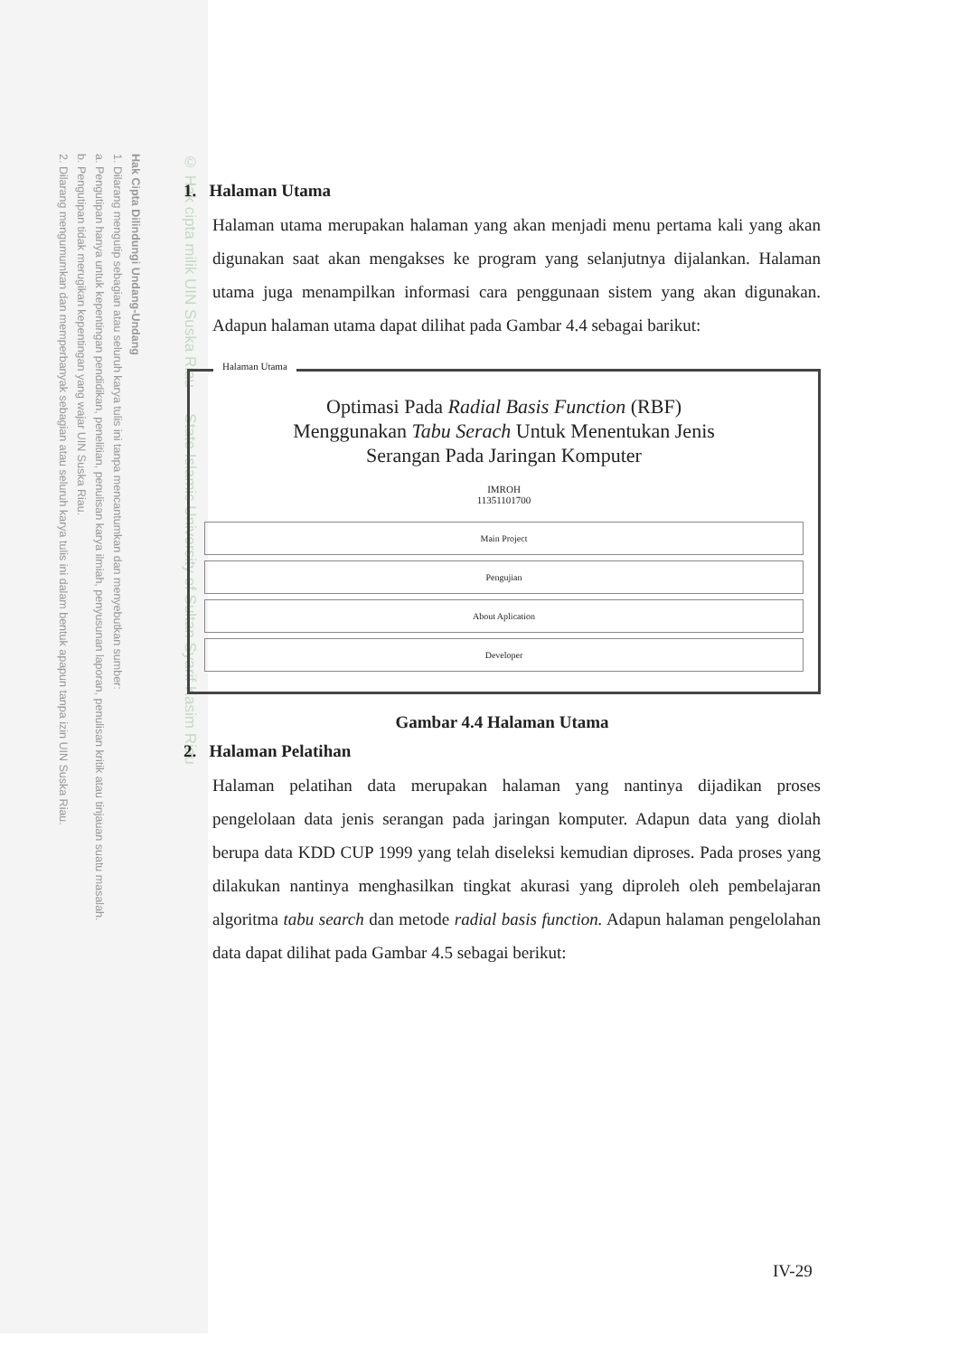Hak Cipta Dilindungi Undang-Undang
1. Dilarang mengutip sebagian atau seluruh karya tulis ini tanpa mencantumkan dan menyebutkan sumber:
a. Pengutipan hanya untuk kepentingan pendidikan, penelitian, penulisan karya ilmiah, penyusunan laporan, penulisan kritik atau tinjauan suatu masalah.
b. Pengutipan tidak merugikan kepentingan yang wajar UIN Suska Riau.
2. Dilarang mengumumkan dan memperbanyak sebagian atau seluruh karya tulis ini dalam bentuk apapun tanpa izin UIN Suska Riau.
© Hak cipta milik UIN Suska Riau State Islamic University of Sultan Syarif Kasim Riau
1. Halaman Utama
Halaman utama merupakan halaman yang akan menjadi menu pertama kali yang akan digunakan saat akan mengakses ke program yang selanjutnya dijalankan. Halaman utama juga menampilkan informasi cara penggunaan sistem yang akan digunakan. Adapun halaman utama dapat dilihat pada Gambar 4.4 sebagai barikut:
Halaman Utama
Optimasi Pada Radial Basis Function (RBF)
Menggunakan Tabu Serach Untuk Menentukan Jenis
Serangan Pada Jaringan Komputer
IMROH
11351101700
Main Project
Pengujian
About Aplication
Developer
Gambar 4.4 Halaman Utama
2. Halaman Pelatihan
Halaman pelatihan data merupakan halaman yang nantinya dijadikan proses pengelolaan data jenis serangan pada jaringan komputer. Adapun data yang diolah berupa data KDD CUP 1999 yang telah diseleksi kemudian diproses. Pada proses yang dilakukan nantinya menghasilkan tingkat akurasi yang diproleh oleh pembelajaran algoritma tabu search dan metode radial basis function. Adapun halaman pengelolahan data dapat dilihat pada Gambar 4.5 sebagai berikut:
IV-29